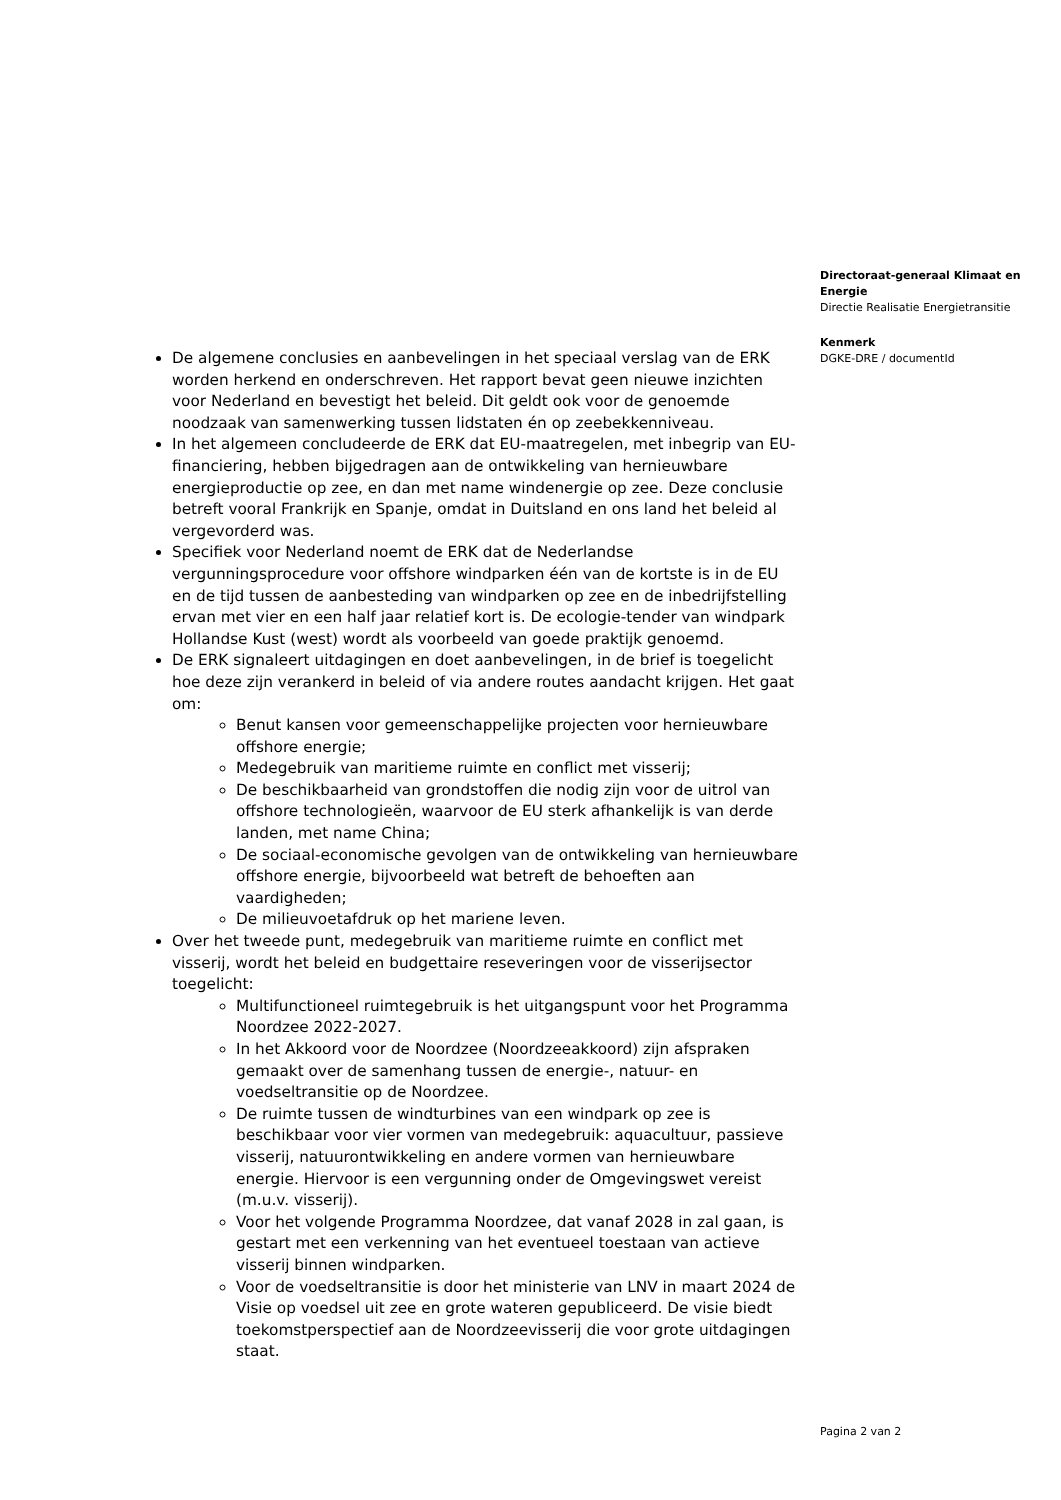De algemene conclusies en aanbevelingen in het speciaal verslag van de ERK worden herkend en onderschreven. Het rapport bevat geen nieuwe inzichten voor Nederland en bevestigt het beleid. Dit geldt ook voor de genoemde noodzaak van samenwerking tussen lidstaten én op zeebekkenniveau.
In het algemeen concludeerde de ERK dat EU-maatregelen, met inbegrip van EU-financiering, hebben bijgedragen aan de ontwikkeling van hernieuwbare energieproductie op zee, en dan met name windenergie op zee. Deze conclusie betreft vooral Frankrijk en Spanje, omdat in Duitsland en ons land het beleid al vergevorderd was.
Specifiek voor Nederland noemt de ERK dat de Nederlandse vergunningsprocedure voor offshore windparken één van de kortste is in de EU en de tijd tussen de aanbesteding van windparken op zee en de inbedrijfstelling ervan met vier en een half jaar relatief kort is. De ecologie-tender van windpark Hollandse Kust (west) wordt als voorbeeld van goede praktijk genoemd.
De ERK signaleert uitdagingen en doet aanbevelingen, in de brief is toegelicht hoe deze zijn verankerd in beleid of via andere routes aandacht krijgen. Het gaat om:
Benut kansen voor gemeenschappelijke projecten voor hernieuwbare offshore energie;
Medegebruik van maritieme ruimte en conflict met visserij;
De beschikbaarheid van grondstoffen die nodig zijn voor de uitrol van offshore technologieën, waarvoor de EU sterk afhankelijk is van derde landen, met name China;
De sociaal-economische gevolgen van de ontwikkeling van hernieuwbare offshore energie, bijvoorbeeld wat betreft de behoeften aan vaardigheden;
De milieuvoetafdruk op het mariene leven.
Over het tweede punt, medegebruik van maritieme ruimte en conflict met visserij, wordt het beleid en budgettaire reseveringen voor de visserijsector toegelicht:
Multifunctioneel ruimtegebruik is het uitgangspunt voor het Programma Noordzee 2022-2027.
In het Akkoord voor de Noordzee (Noordzeeakkoord) zijn afspraken gemaakt over de samenhang tussen de energie-, natuur- en voedseltransitie op de Noordzee.
De ruimte tussen de windturbines van een windpark op zee is beschikbaar voor vier vormen van medegebruik: aquacultuur, passieve visserij, natuurontwikkeling en andere vormen van hernieuwbare energie. Hiervoor is een vergunning onder de Omgevingswet vereist (m.u.v. visserij).
Voor het volgende Programma Noordzee, dat vanaf 2028 in zal gaan, is gestart met een verkenning van het eventueel toestaan van actieve visserij binnen windparken.
Voor de voedseltransitie is door het ministerie van LNV in maart 2024 de Visie op voedsel uit zee en grote wateren gepubliceerd. De visie biedt toekomstperspectief aan de Noordzeevisserij die voor grote uitdagingen staat.
Directoraat-generaal Klimaat en Energie
Directie Realisatie Energietransitie
Kenmerk
DGKE-DRE / documentId
Pagina 2 van 2